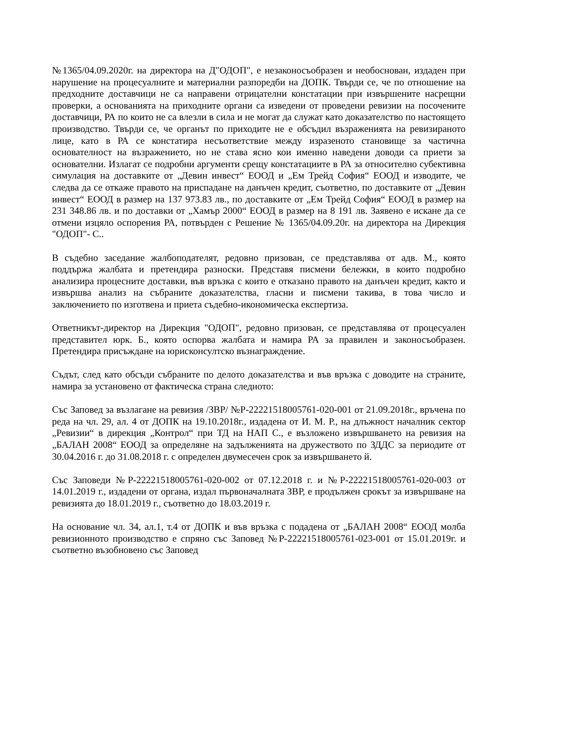№1365/04.09.2020г. на директора на Д"ОДОП", е незаконосъобразен и необоснован, издаден при нарушение на процесуалните и материални разпоредби на ДОПК. Твърди се, че по отношение на предходните доставчици не са направени отрицателни констатации при извършените насрещни проверки, а основанията на приходните органи са изведени от проведени ревизии на посочените доставчици, РА по които не са влезли в сила и не могат да служат като доказателство по настоящето производство. Твърди се, че органът по приходите не е обсъдил възраженията на ревизираното лице, като в РА се констатира несъответствие между изразеното становище за частична основателност на възражението, но не става ясно кои именно наведени доводи са приети за основателни. Излагат се подробни аргументи срещу констатациите в РА за относително субективна симулация на доставките от „Девин инвест“ ЕООД и „Ем Трейд София“ ЕООД и изводите, че следва да се откаже правото на приспадане на данъчен кредит, съответно, по доставките от „Девин инвест“ ЕООД в размер на 137 973.83 лв., по доставките от „Ем Трейд София“ ЕООД в размер на 231 348.86 лв. и по доставки от „Хамър 2000“ ЕООД в размер на 8 191 лв. Заявено е искане да се отмени изцяло оспорения РА, потвърден с Решение № 1365/04.09.20г. на директора на Дирекция "ОДОП"- С..
В съдебно заседание жалбоподателят, редовно призован, се представлява от адв. М., която поддържа жалбата и претендира разноски. Представя писмени бележки, в които подробно анализира процесните доставки, във връзка с които е отказано правото на данъчен кредит, както и извършва анализ на събраните доказателства, гласни и писмени такива, в това число и заключението по изготвена и приета съдебно-икономическа експертиза.
Ответникът-директор на Дирекция "ОДОП", редовно призован, се представлява от процесуален представител юрк. Б., която оспорва жалбата и намира РА за правилен и законосъобразен. Претендира присъждане на юрисконсултско възнаграждение.
Съдът, след като обсъди събраните по делото доказателства и във връзка с доводите на страните, намира за установено от фактическа страна следното:
Със Заповед за възлагане на ревизия /ЗВР/ №Р-22221518005761-020-001 от 21.09.2018г., връчена по реда на чл. 29, ал. 4 от ДОПК на 19.10.2018г., издадена от И. М. Р., на длъжност началник сектор „Ревизии“ в дирекция „Контрол“ при ТД на НАП С., е възложено извършването на ревизия на „БАЛАН 2008“ ЕООД за определяне на задълженията на дружеството по ЗДДС за периодите от 30.04.2016 г. до 31.08.2018 г. с определен двумесечен срок за извършването й.
Със Заповеди №Р-22221518005761-020-002 от 07.12.2018 г. и №Р-22221518005761-020-003 от 14.01.2019 г., издадени от органа, издал първоначалната ЗВР, е продължен срокът за извършване на ревизията до 18.01.2019 г., съответно до 18.03.2019 г.
На основание чл. 34, ал.1, т.4 от ДОПК и във връзка с подадена от „БАЛАН 2008“ ЕООД молба ревизионното производство е спряно със Заповед №Р-22221518005761-023-001 от 15.01.2019г. и съответно възобновено със Заповед